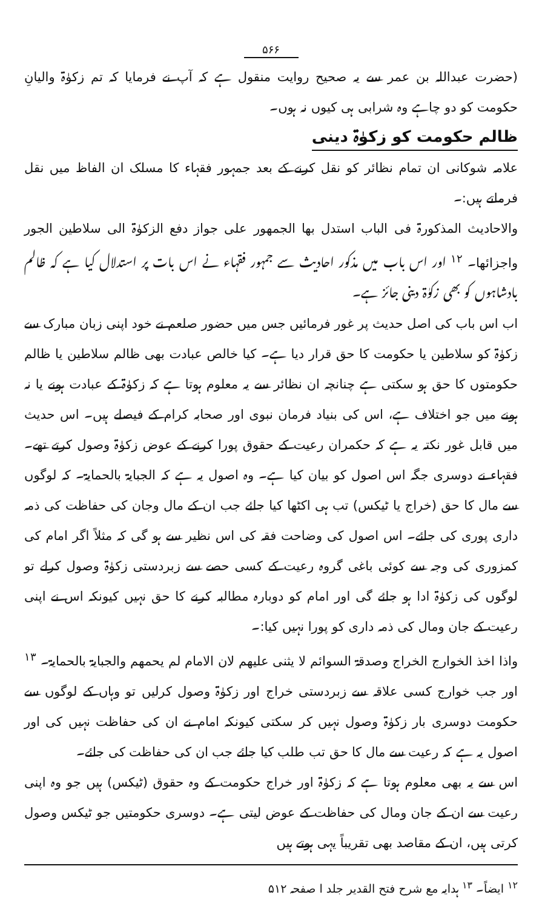۵۶۶
(حضرت عبداللہ بن عمر سے یہ صحیح روایت منقول ہے کہ آپ نے فرمایا کہ تم زکوٰۃ والیانِ حکومت کو دو چاہے وہ شرابی ہی کیوں نہ ہوں۔
ظالم حکومت کو زکوٰۃ دینی
علامہ شوکانی ان تمام نظائر کو نقل کرنے کے بعد جمہور فقہاء کا مسلک ان الفاظ میں نقل فرماتے ہیں:۔
والاحادیث المذکورۃ فی الباب استدل بھا الجمھور علی جواز دفع الزکوٰۃ الی سلاطین الجور واجزائھا۔ <sup>۱۲</sup> اور اس باب میں مذکور احادیث سے جمہور فقہاء نے اس بات پر استدلال کیا ہے کہ ظالم بادشاہوں کو بھی زکوٰۃ دینی جائز ہے۔
اب اس باب کی اصل حدیث پر غور فرمائیں جس میں حضور صلعم نے خود اپنی زبان مبارک سے زکوٰۃ کو سلاطین یا حکومت کا حق قرار دیا ہے۔ کیا خالص عبادت بھی ظالم سلاطین یا ظالم حکومتوں کا حق ہو سکتی ہے چنانچہ ان نظائر سے یہ معلوم ہوتا ہے کہ زکوٰۃ کے عبادت ہونے یا نہ ہونے میں جو اختلاف ہے، اس کی بنیاد فرمان نبوی اور صحابہ کرام کے فیصلے ہیں۔ اس حدیث میں قابل غور نکتہ یہ ہے کہ حکمران رعیت کے حقوق پورا کرنے کے عوض زکوٰۃ وصول کرتے تھے۔ فقہاء نے دوسری جگہ اس اصول کو بیان کیا ہے۔ وہ اصول یہ ہے کہ الجبایۃ بالحمایۃ۔ کہ لوگوں سے مال کا حق (خراج یا ٹیکس) تب ہی اکٹھا کیا جائے جب ان کے مال وجان کی حفاظت کی ذمہ داری پوری کی جائے۔ اس اصول کی وضاحت فقہ کی اس نظیر سے ہو گی کہ مثلاً اگر امام کی کمزوری کی وجہ سے کوئی باغی گروہ رعیت کے کسی حصے سے زبردستی زکوٰۃ وصول کرلے تو لوگوں کی زکوٰۃ ادا ہو جائے گی اور امام کو دوبارہ مطالبہ کرنے کا حق نہیں کیونکہ اس نے اپنی رعیت کے جان ومال کی ذمہ داری کو پورا نہیں کیا:۔
واذا اخذ الخوارج الخراج وصدقۃ السوائم لا یثنی علیھم لان الامام لم یحمھم والجبایۃ بالحمایۃ۔ <sup>۱۳</sup> اور جب خوارج کسی علاقہ سے زبردستی خراج اور زکوٰۃ وصول کرلیں تو وہاں کے لوگوں سے حکومت دوسری بار زکوٰۃ وصول نہیں کر سکتی کیونکہ امام نے ان کی حفاظت نہیں کی اور اصول یہ ہے کہ رعیت سے مال کا حق تب طلب کیا جائے جب ان کی حفاظت کی جائے۔
اس سے یہ بھی معلوم ہوتا ہے کہ زکوٰۃ اور خراج حکومت کے وہ حقوق (ٹیکس) ہیں جو وہ اپنی رعیت سے ان کے جان ومال کی حفاظت کے عوض لیتی ہے۔ دوسری حکومتیں جو ٹیکس وصول کرتی ہیں، ان کے مقاصد بھی تقریباً یہی ہوتے ہیں
<sup>۱۲</sup> ایضاً۔ <sup>۱۳</sup> ہدایہ مع شرح فتح القدیر جلد ا صفحہ ۵۱۲